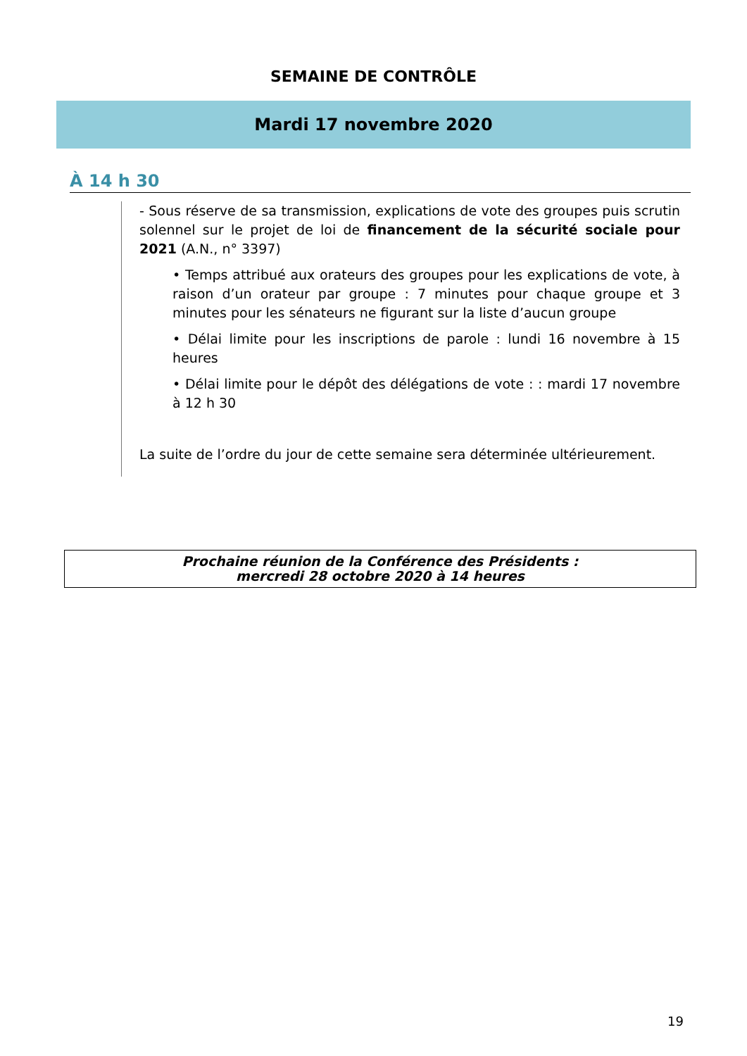SEMAINE DE CONTRÔLE
Mardi 17 novembre 2020
À 14 h 30
- Sous réserve de sa transmission, explications de vote des groupes puis scrutin solennel sur le projet de loi de financement de la sécurité sociale pour 2021 (A.N., n° 3397)
• Temps attribué aux orateurs des groupes pour les explications de vote, à raison d’un orateur par groupe : 7 minutes pour chaque groupe et 3 minutes pour les sénateurs ne figurant sur la liste d’aucun groupe
• Délai limite pour les inscriptions de parole : lundi 16 novembre à 15 heures
• Délai limite pour le dépôt des délégations de vote : : mardi 17 novembre à 12 h 30
La suite de l’ordre du jour de cette semaine sera déterminée ultérieurement.
Prochaine réunion de la Conférence des Présidents :
mercredi 28 octobre 2020 à 14 heures
19